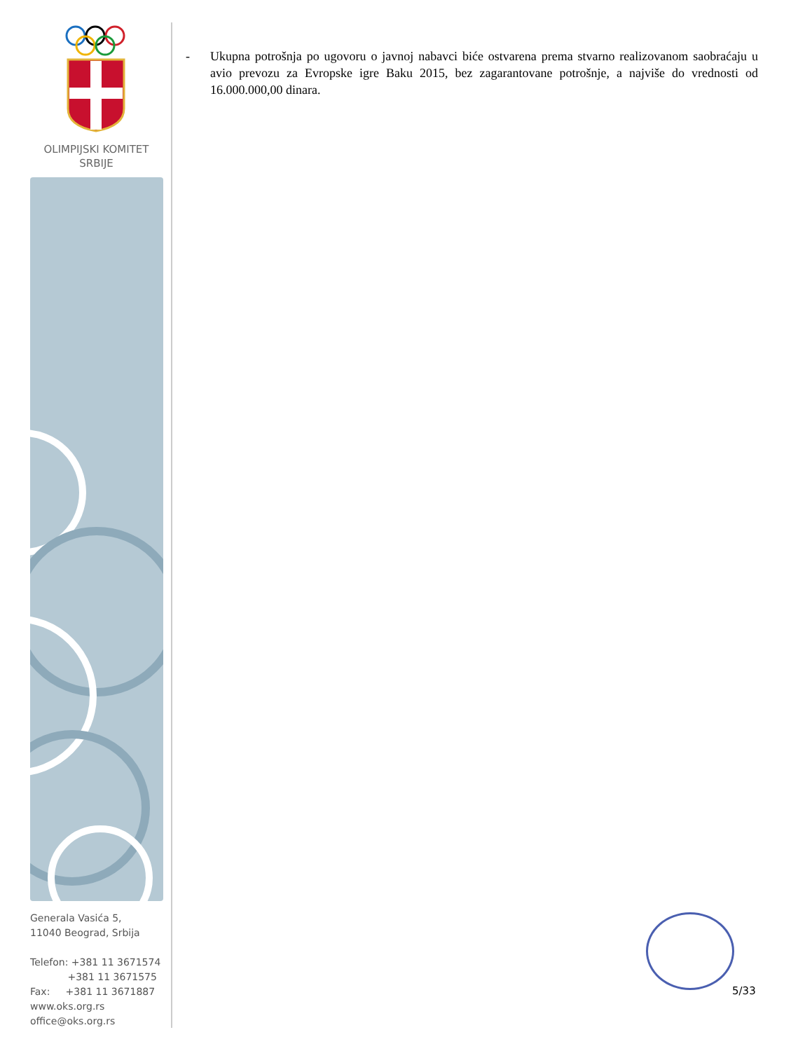OLIMPIJSKI KOMITET
SRBIJE
Generala Vasića 5,
11040 Beograd, Srbija
Telefon: +381 11 3671574
+381 11 3671575
Fax: +381 11 3671887
www.oks.org.rs
office@oks.org.rs
- Ukupna potrošnja po ugovoru o javnoj nabavci biće ostvarena prema stvarno realizovanom saobraćaju u avio prevozu za Evropske igre Baku 2015, bez zagarantovane potrošnje, a najviše do vrednosti od 16.000.000,00 dinara.
5/33